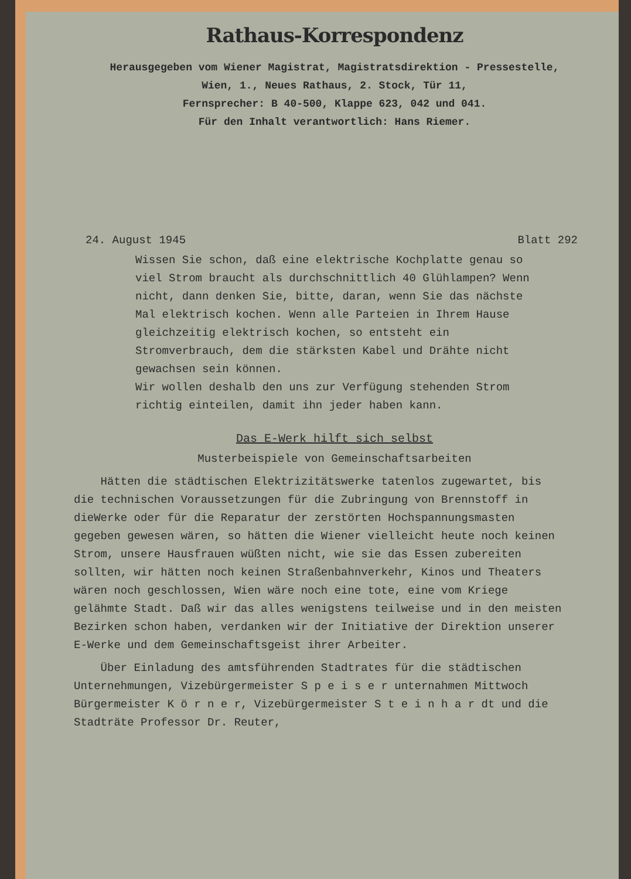Rathaus-Korrespondenz
Herausgegeben vom Wiener Magistrat, Magistratsdirektion - Pressestelle,
Wien, 1., Neues Rathaus, 2. Stock, Tür 11,
Fernsprecher: B 40-500, Klappe 623, 042 und 041.
Für den Inhalt verantwortlich: Hans Riemer.
24. August 1945 Blatt 292
Wissen Sie schon, daß eine elektrische Kochplatte genau so viel Strom braucht als durchschnittlich 40 Glühlampen? Wenn nicht, dann denken Sie, bitte, daran, wenn Sie das nächste Mal elektrisch kochen. Wenn alle Parteien in Ihrem Hause gleichzeitig elektrisch kochen, so entsteht ein Stromverbrauch, dem die stärksten Kabel und Drähte nicht gewachsen sein können.
Wir wollen deshalb den uns zur Verfügung stehenden Strom richtig einteilen, damit ihn jeder haben kann.
Das E-Werk hilft sich selbst
Musterbeispiele von Gemeinschaftsarbeiten
Hätten die städtischen Elektrizitätswerke tatenlos zugewartet, bis die technischen Voraussetzungen für die Zubringung von Brennstoff in dieWerke oder für die Reparatur der zerstörten Hochspannungsmasten gegeben gewesen wären, so hätten die Wiener vielleicht heute noch keinen Strom, unsere Hausfrauen wüßten nicht, wie sie das Essen zubereiten sollten, wir hätten noch keinen Straßenbahnverkehr, Kinos und Theaters wären noch geschlossen, Wien wäre noch eine tote, eine vom Kriege gelähmte Stadt. Daß wir das alles wenigstens teilweise und in den meisten Bezirken schon haben, verdanken wir der Initiative der Direktion unserer E-Werke und dem Gemeinschaftsgeist ihrer Arbeiter.
Über Einladung des amtsführenden Stadtrates für die städtischen Unternehmungen, Vizebürgermeister S p e i s e r unternahmen Mittwoch Bürgermeister K ö r n e r, Vizebürgermeister S t e i n h a r dt und die Stadträte Professor Dr. Reuter,